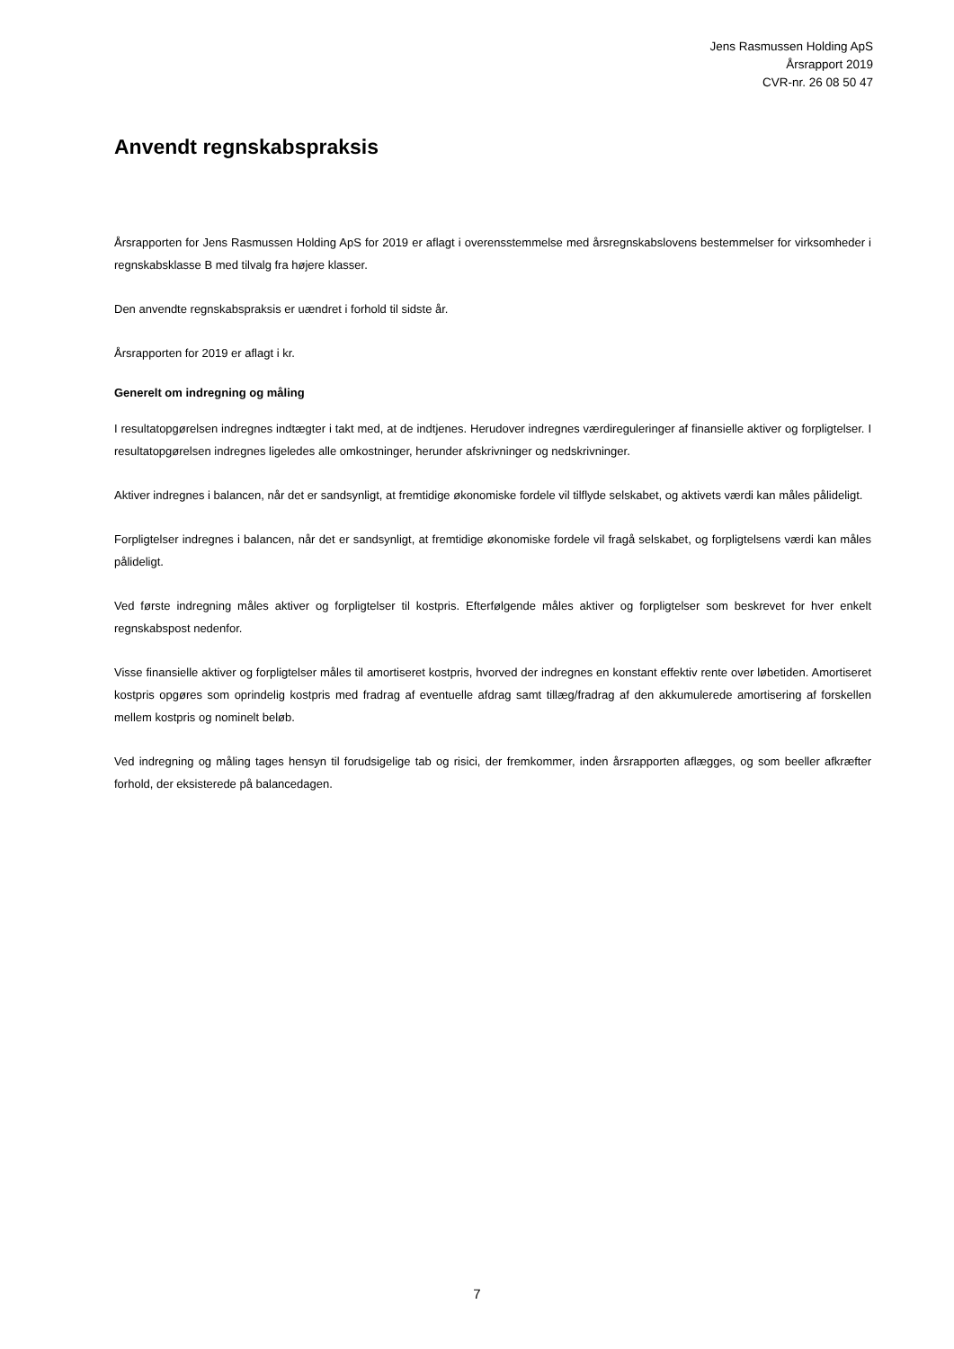Jens Rasmussen Holding ApS
Årsrapport 2019
CVR-nr. 26 08 50 47
Anvendt regnskabspraksis
Årsrapporten for Jens Rasmussen Holding ApS for 2019 er aflagt i overensstemmelse med årsregnskabslovens bestemmelser for virksomheder i regnskabsklasse B med tilvalg fra højere klasser.
Den anvendte regnskabspraksis er uændret i forhold til sidste år.
Årsrapporten for 2019 er aflagt i kr.
Generelt om indregning og måling
I resultatopgørelsen indregnes indtægter i takt med, at de indtjenes. Herudover indregnes værdireguleringer af finansielle aktiver og forpligtelser. I resultatopgørelsen indregnes ligeledes alle omkostninger, herunder afskrivninger og nedskrivninger.
Aktiver indregnes i balancen, når det er sandsynligt, at fremtidige økonomiske fordele vil tilflyde selskabet, og aktivets værdi kan måles pålideligt.
Forpligtelser indregnes i balancen, når det er sandsynligt, at fremtidige økonomiske fordele vil fragå selskabet, og forpligtelsens værdi kan måles pålideligt.
Ved første indregning måles aktiver og forpligtelser til kostpris. Efterfølgende måles aktiver og forpligtelser som beskrevet for hver enkelt regnskabspost nedenfor.
Visse finansielle aktiver og forpligtelser måles til amortiseret kostpris, hvorved der indregnes en konstant effektiv rente over løbetiden. Amortiseret kostpris opgøres som oprindelig kostpris med fradrag af eventuelle afdrag samt tillæg/fradrag af den akkumulerede amortisering af forskellen mellem kostpris og nominelt beløb.
Ved indregning og måling tages hensyn til forudsigelige tab og risici, der fremkommer, inden årsrapporten aflægges, og som beeller afkræfter forhold, der eksisterede på balancedagen.
7